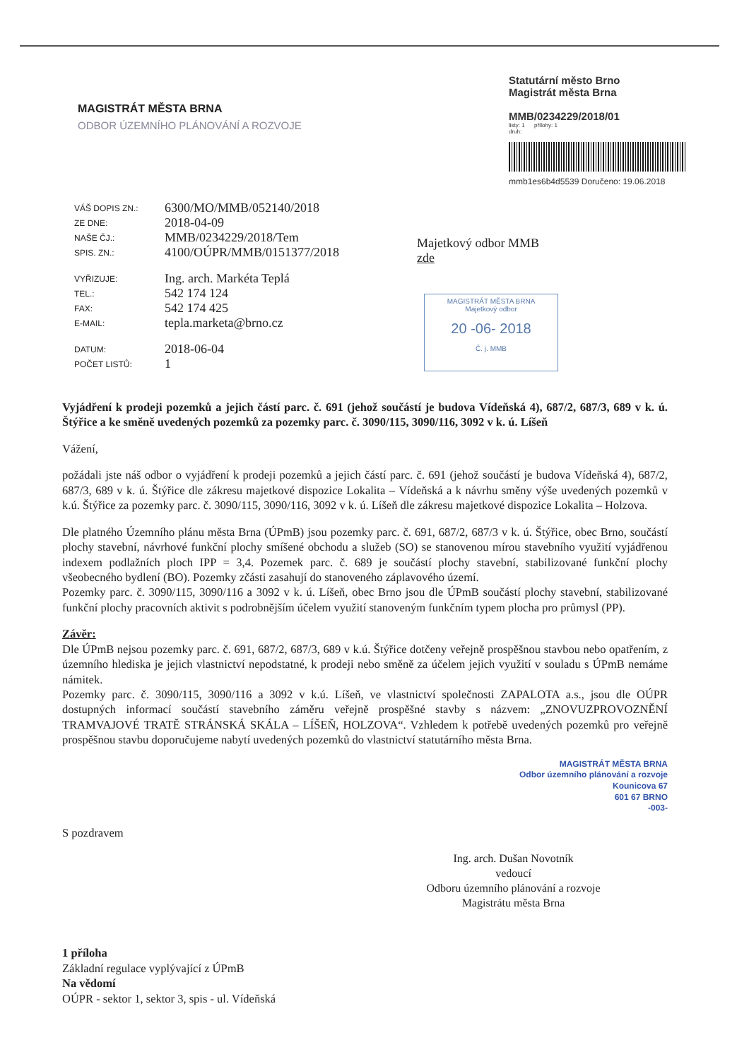MAGISTRÁT MĚSTA BRNA
ODBOR ÚZEMNÍHO PLÁNOVÁNÍ A ROZVOJE
Statutární město Brno
Magistrát města Brna
MMB/0234229/2018/01
listy: 1 přílohy: 1
druh:
mmb1es6b4d5539 Doručeno: 19.06.2018
| VÁŠ DOPIS ZN.: | 6300/MO/MMB/052140/2018 |
| ZE DNE: | 2018-04-09 |
| NAŠE ČJ.: | MMB/0234229/2018/Tem |
| SPIS. ZN.: | 4100/OÚPR/MMB/0151377/2018 |
| VYŘIZUJE: | Ing. arch. Markéta Teplá |
| TEL.: | 542 174 124 |
| FAX: | 542 174 425 |
| E-MAIL: | tepla.marketa@brno.cz |
| DATUM: | 2018-06-04 |
| POČET LISTŮ: | 1 |
Majetkový odbor MMB
zde
MAGISTRÁT MĚSTA BRNA
Majetkový odbor
20 -06- 2018
Č. j. MMB
Vyjádření k prodeji pozemků a jejich částí parc. č. 691 (jehož součástí je budova Vídeňská 4), 687/2, 687/3, 689 v k. ú. Štýřice a ke směně uvedených pozemků za pozemky parc. č. 3090/115, 3090/116, 3092 v k. ú. Líšeň
Vážení,
požádali jste náš odbor o vyjádření k prodeji pozemků a jejich částí parc. č. 691 (jehož součástí je budova Vídeňská 4), 687/2, 687/3, 689 v k. ú. Štýřice dle zákresu majetkové dispozice Lokalita – Vídeňská a k návrhu směny výše uvedených pozemků v k.ú. Štýřice za pozemky parc. č. 3090/115, 3090/116, 3092 v k. ú. Líšeň dle zákresu majetkové dispozice Lokalita – Holzova.
Dle platného Územního plánu města Brna (ÚPmB) jsou pozemky parc. č. 691, 687/2, 687/3 v k. ú. Štýřice, obec Brno, součástí plochy stavební, návrhové funkční plochy smíšené obchodu a služeb (SO) se stanovenou mírou stavebního využití vyjádřenou indexem podlažních ploch IPP = 3,4. Pozemek parc. č. 689 je součástí plochy stavební, stabilizované funkční plochy všeobecného bydlení (BO). Pozemky zčásti zasahují do stanoveného záplavového území.
Pozemky parc. č. 3090/115, 3090/116 a 3092 v k. ú. Líšeň, obec Brno jsou dle ÚPmB součástí plochy stavební, stabilizované funkční plochy pracovních aktivit s podrobnějším účelem využití stanoveným funkčním typem plocha pro průmysl (PP).
Závěr:
Dle ÚPmB nejsou pozemky parc. č. 691, 687/2, 687/3, 689 v k.ú. Štýřice dotčeny veřejně prospěšnou stavbou nebo opatřením, z územního hlediska je jejich vlastnictví nepodstatné, k prodeji nebo směně za účelem jejich využití v souladu s ÚPmB nemáme námitek.
Pozemky parc. č. 3090/115, 3090/116 a 3092 v k.ú. Líšeň, ve vlastnictví společnosti ZAPALOTA a.s., jsou dle OÚPR dostupných informací součástí stavebního záměru veřejně prospěšné stavby s názvem: „ZNOVUZPROVOZNĚNÍ TRAMVAJOVÉ TRATĚ STRÁNSKÁ SKÁLA – LÍŠEŇ, HOLZOVA“. Vzhledem k potřebě uvedených pozemků pro veřejně prospěšnou stavbu doporučujeme nabytí uvedených pozemků do vlastnictví statutárního města Brna.
MAGISTRÁT MĚSTA BRNA
Odbor územního plánování a rozvoje
Kounicova 67
601 67 BRNO
-003-
S pozdravem
Ing. arch. Dušan Novotník
vedoucí
Odboru územního plánování a rozvoje
Magistrátu města Brna
1 příloha
Základní regulace vyplývající z ÚPmB
Na vědomí
OÚPR - sektor 1, sektor 3, spis - ul. Vídeňská